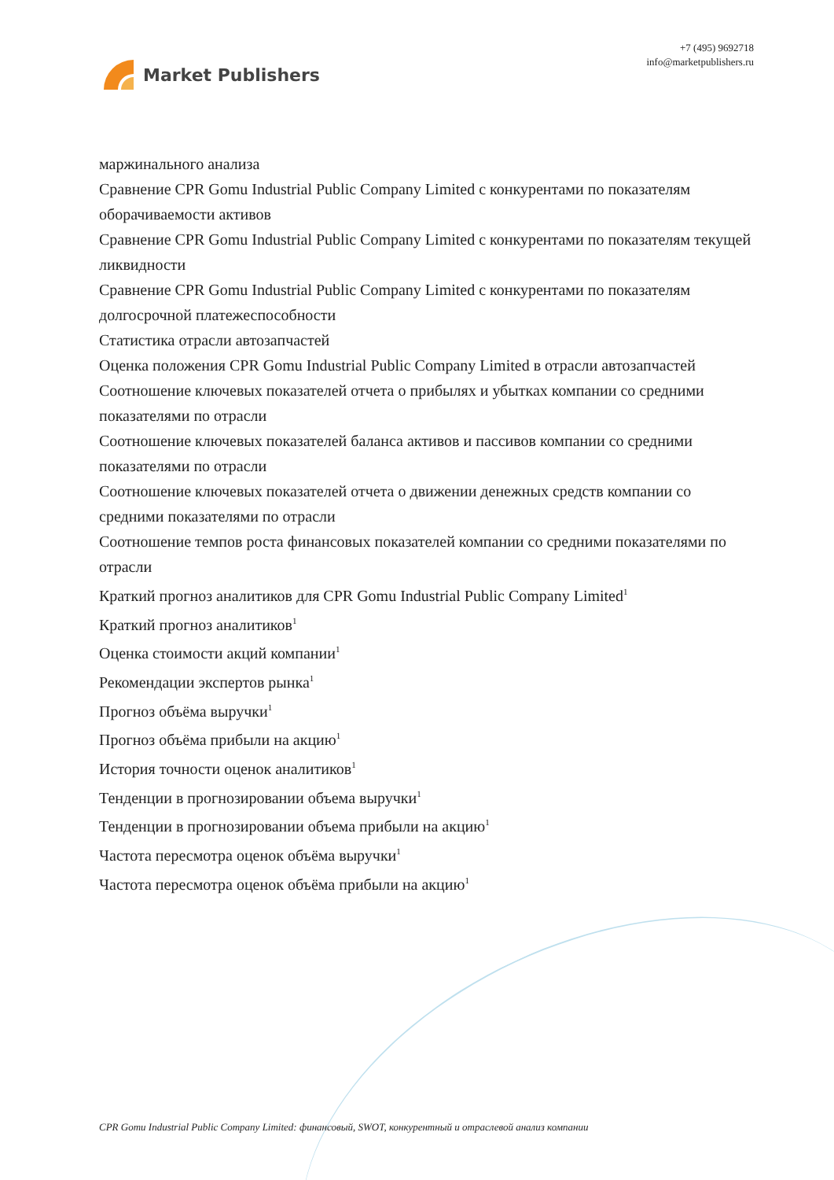Market Publishers
+7 (495) 9692718
info@marketpublishers.ru
маржинального анализа
Сравнение CPR Gomu Industrial Public Company Limited с конкурентами по показателям оборачиваемости активов
Сравнение CPR Gomu Industrial Public Company Limited с конкурентами по показателям текущей ликвидности
Сравнение CPR Gomu Industrial Public Company Limited с конкурентами по показателям долгосрочной платежеспособности
Статистика отрасли автозапчастей
Оценка положения CPR Gomu Industrial Public Company Limited в отрасли автозапчастей
Соотношение ключевых показателей отчета о прибылях и убытках компании со средними показателями по отрасли
Соотношение ключевых показателей баланса активов и пассивов компании со средними показателями по отрасли
Соотношение ключевых показателей отчета о движении денежных средств компании со средними показателями по отрасли
Соотношение темпов роста финансовых показателей компании со средними показателями по отрасли
Краткий прогноз аналитиков для CPR Gomu Industrial Public Company Limited<sup>1</sup>
Краткий прогноз аналитиков<sup>1</sup>
Оценка стоимости акций компании<sup>1</sup>
Рекомендации экспертов рынка<sup>1</sup>
Прогноз объёма выручки<sup>1</sup>
Прогноз объёма прибыли на акцию<sup>1</sup>
История точности оценок аналитиков<sup>1</sup>
Тенденции в прогнозировании объема выручки<sup>1</sup>
Тенденции в прогнозировании объема прибыли на акцию<sup>1</sup>
Частота пересмотра оценок объёма выручки<sup>1</sup>
Частота пересмотра оценок объёма прибыли на акцию<sup>1</sup>
CPR Gomu Industrial Public Company Limited: финансовый, SWOT, конкурентный и отраслевой анализ компании